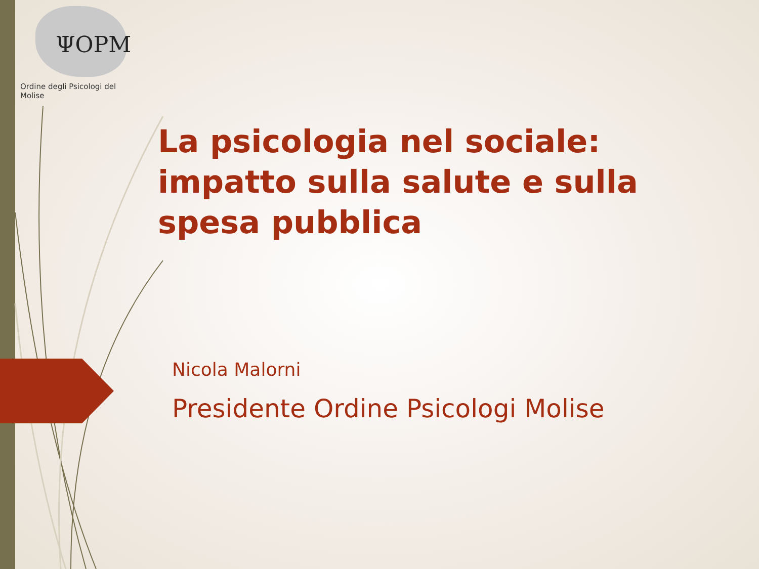ΨOPM
Ordine degli Psicologi del Molise
La psicologia nel sociale: impatto sulla salute e sulla spesa pubblica
Nicola Malorni
Presidente Ordine Psicologi Molise